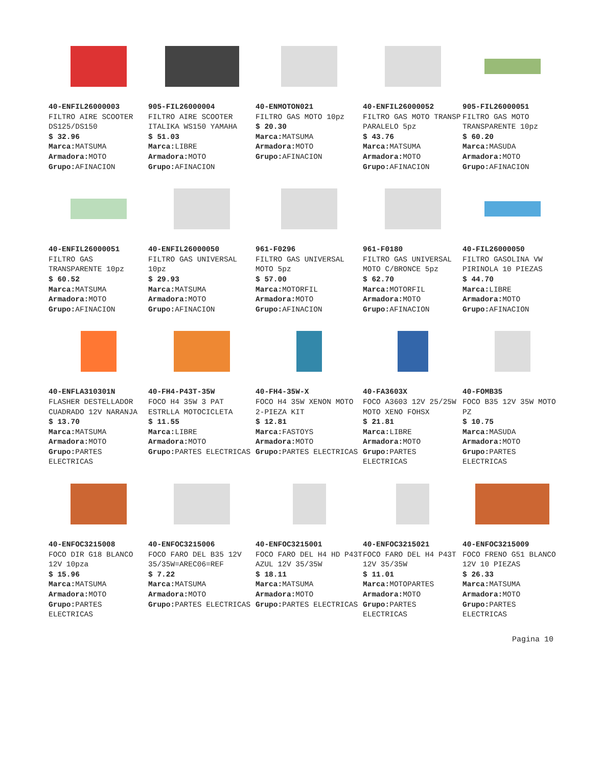40-ENFIL26000003
FILTRO AIRE SCOOTER DS125/DS150
$ 32.96
Marca: MATSUMA
Armadora: MOTO
Grupo: AFINACION
905-FIL26000004
FILTRO AIRE SCOOTER ITALIKA WS150 YAMAHA
$ 51.03
Marca: LIBRE
Armadora: MOTO
Grupo: AFINACION
40-ENMOTON021
FILTRO GAS MOTO 10pz
$ 20.30
Marca: MATSUMA
Armadora: MOTO
Grupo: AFINACION
40-ENFIL26000052
FILTRO GAS MOTO TRANSP PARALELO 5pz
$ 43.76
Marca: MATSUMA
Armadora: MOTO
Grupo: AFINACION
905-FIL26000051
FILTRO GAS MOTO TRANSPARENTE 10pz
$ 60.20
Marca: MASUDA
Armadora: MOTO
Grupo: AFINACION
40-ENFIL26000051
FILTRO GAS TRANSPARENTE 10pz
$ 60.52
Marca: MATSUMA
Armadora: MOTO
Grupo: AFINACION
40-ENFIL26000050
FILTRO GAS UNIVERSAL 10pz
$ 29.93
Marca: MATSUMA
Armadora: MOTO
Grupo: AFINACION
961-F0296
FILTRO GAS UNIVERSAL MOTO 5pz
$ 57.00
Marca: MOTORFIL
Armadora: MOTO
Grupo: AFINACION
961-F0180
FILTRO GAS UNIVERSAL MOTO C/BRONCE 5pz
$ 62.70
Marca: MOTORFIL
Armadora: MOTO
Grupo: AFINACION
40-FIL26000050
FILTRO GASOLINA VW PIRINOLA 10 PIEZAS
$ 44.70
Marca: LIBRE
Armadora: MOTO
Grupo: AFINACION
40-ENFLA310301N
FLASHER DESTELLADOR CUADRADO 12V NARANJA
$ 13.70
Marca: MATSUMA
Armadora: MOTO
Grupo: PARTES ELECTRICAS
40-FH4-P43T-35W
FOCO H4 35W 3 PAT ESTRLLA MOTOCICLETA
$ 11.55
Marca: LIBRE
Armadora: MOTO
Grupo: PARTES ELECTRICAS
40-FH4-35W-X
FOCO H4 35W XENON MOTO 2-PIEZA KIT
$ 12.81
Marca: FASTOYS
Armadora: MOTO
Grupo: PARTES ELECTRICAS
40-FA3603X
FOCO A3603 12V 25/25W MOTO XENO FOHSX
$ 21.81
Marca: LIBRE
Armadora: MOTO
Grupo: PARTES ELECTRICAS
40-FOMB35
FOCO B35 12V 35W MOTO PZ
$ 10.75
Marca: MASUDA
Armadora: MOTO
Grupo: PARTES ELECTRICAS
40-ENFOC3215008
FOCO DIR G18 BLANCO 12V 10pza
$ 15.96
Marca: MATSUMA
Armadora: MOTO
Grupo: PARTES ELECTRICAS
40-ENFOC3215006
FOCO FARO DEL B35 12V 35/35W=AREC06=REF
$ 7.22
Marca: MATSUMA
Armadora: MOTO
Grupo: PARTES ELECTRICAS
40-ENFOC3215001
FOCO FARO DEL H4 HD P43T AZUL 12V 35/35W
$ 18.11
Marca: MATSUMA
Armadora: MOTO
Grupo: PARTES ELECTRICAS
40-ENFOC3215021
FOCO FARO DEL H4 P43T 12V 35/35W
$ 11.01
Marca: MOTOPARTES
Armadora: MOTO
Grupo: PARTES ELECTRICAS
40-ENFOC3215009
FOCO FRENO G51 BLANCO 12V 10 PIEZAS
$ 26.33
Marca: MATSUMA
Armadora: MOTO
Grupo: PARTES ELECTRICAS
Pagina 10